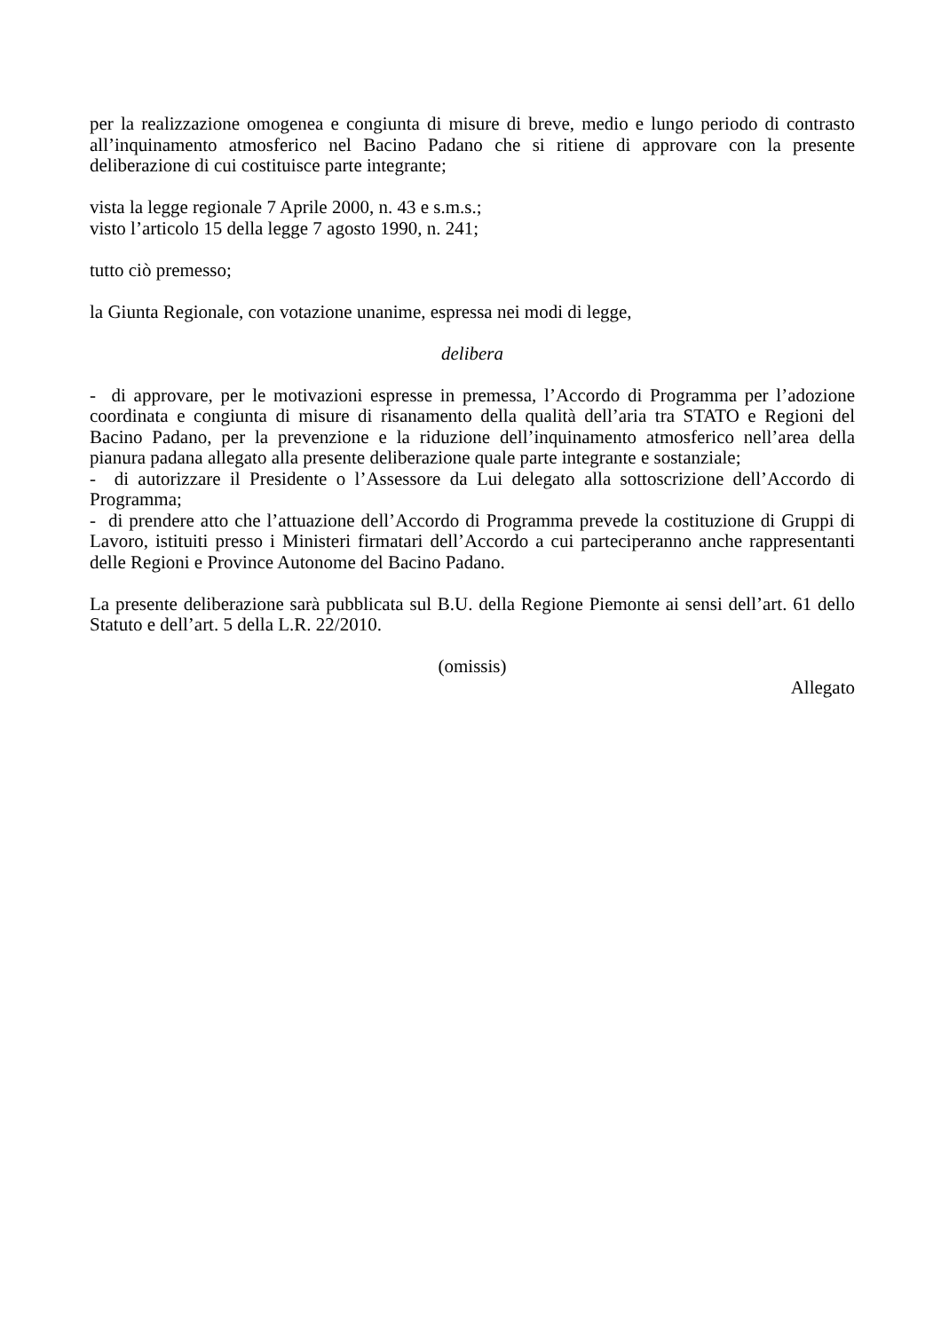per la realizzazione omogenea e congiunta di misure di breve, medio e lungo periodo di contrasto all’inquinamento atmosferico nel Bacino Padano che si ritiene di approvare con la presente deliberazione di cui costituisce parte integrante;
vista la legge regionale 7 Aprile 2000, n. 43 e s.m.s.;
visto l’articolo 15 della legge 7 agosto 1990, n. 241;
tutto ciò premesso;
la Giunta Regionale, con votazione unanime, espressa nei modi di legge,
delibera
- di approvare, per le motivazioni espresse in premessa, l’Accordo di Programma per l’adozione coordinata e congiunta di misure di risanamento della qualità dell’aria tra STATO e Regioni del Bacino Padano, per la prevenzione e la riduzione dell’inquinamento atmosferico nell’area della pianura padana allegato alla presente deliberazione quale parte integrante e sostanziale;
- di autorizzare il Presidente o l’Assessore da Lui delegato alla sottoscrizione dell’Accordo di Programma;
- di prendere atto che l’attuazione dell’Accordo di Programma prevede la costituzione di Gruppi di Lavoro, istituiti presso i Ministeri firmatari dell’Accordo a cui parteciperanno anche rappresentanti delle Regioni e Province Autonome del Bacino Padano.
La presente deliberazione sarà pubblicata sul B.U. della Regione Piemonte ai sensi dell’art. 61 dello Statuto e dell’art. 5 della L.R. 22/2010.
(omissis)
Allegato